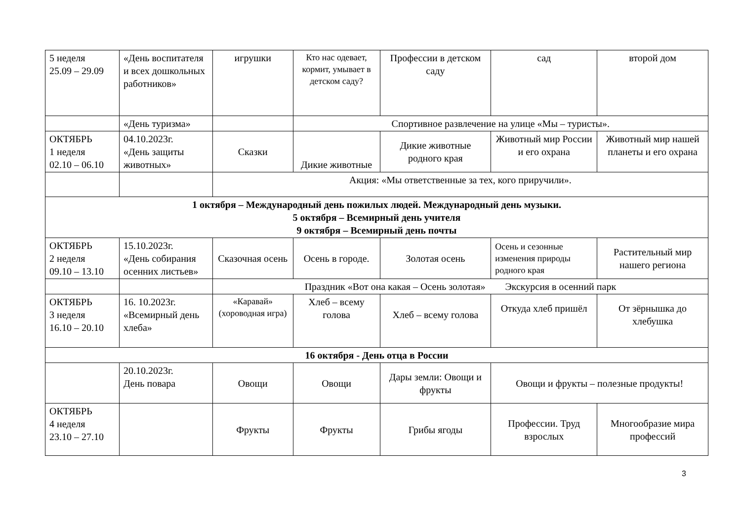| 5 неделя 25.09 – 29.09 | «День воспитателя и всех дошкольных работников» | игрушки | Кто нас одевает, кормит, умывает в детском саду? | Профессии в детском саду | сад | второй дом |
| | «День туризма» | | Спортивное развлечение на улице «Мы – туристы». | | | |
| ОКТЯБРЬ 1 неделя 02.10 – 06.10 | 04.10.2023г. «День защиты животных» | Сказки | Дикие животные | Дикие животные родного края | Животный мир России и его охрана | Животный мир нашей планеты и его охрана |
| | | Акция: «Мы ответственные за тех, кого приручили». | | | | |
| 1 октября – Международный день пожилых людей. Международный день музыки. 5 октября – Всемирный день учителя 9 октября – Всемирный день почты | | | | | | |
| ОКТЯБРЬ 2 неделя 09.10 – 13.10 | 15.10.2023г. «День собирания осенних листьев» | Сказочная осень | Осень в городе. | Золотая осень | Осень и сезонные изменения природы родного края | Растительный мир нашего региона |
| | | Праздник «Вот она какая – Осень золотая» Экскурсия в осенний парк | | | | |
| ОКТЯБРЬ 3 неделя 16.10 – 20.10 | 16. 10.2023г. «Всемирный день хлеба» | «Каравай» (хороводная игра) | Хлеб – всему голова | Хлеб – всему голова | Откуда хлеб пришёл | От зёрнышка до хлебушка |
| 16 октября - День отца в России | | | | | | |
| | 20.10.2023г. День повара | Овощи | Овощи | Дары земли: Овощи и фрукты | Овощи и фрукты – полезные продукты! | |
| ОКТЯБРЬ 4 неделя 23.10 – 27.10 | | Фрукты | Фрукты | Грибы ягоды | Профессии. Труд взрослых | Многообразие мира профессий |
3